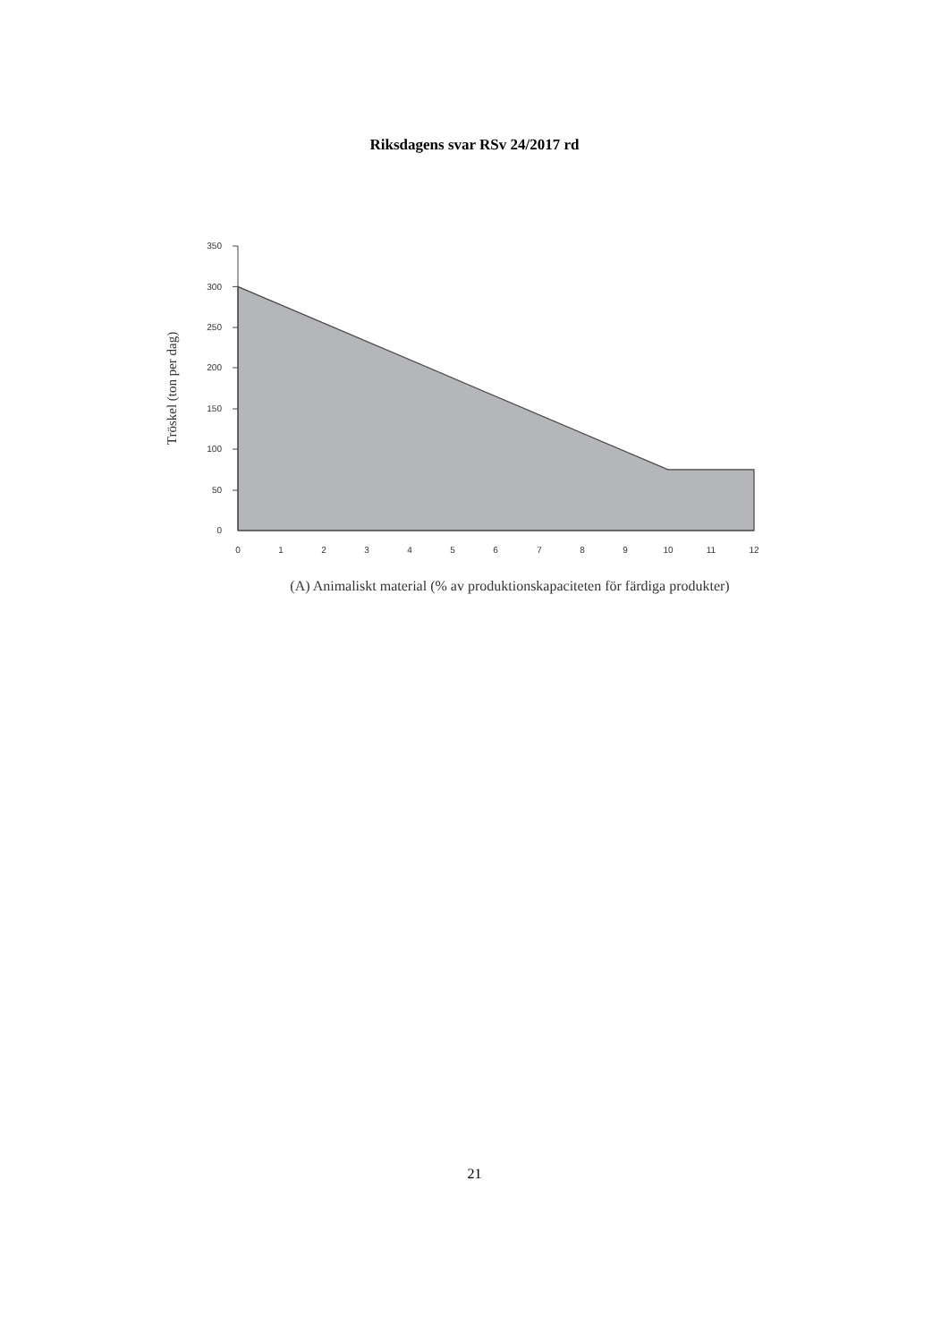Riksdagens svar RSv 24/2017 rd
Tröskel (ton per dag)
350
300
250
200
150
100
50
0
0
1
2
3
4
5
6
7
8
9
10
11
12
(A) Animaliskt material (% av produktionskapaciteten för färdiga produkter)
21